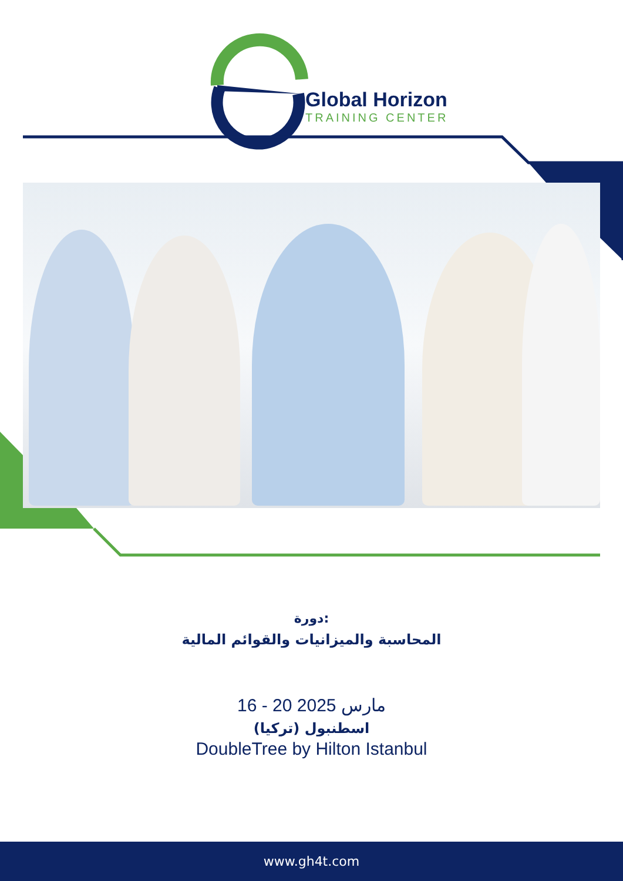Global Horizon
TRAINING CENTER
دورة:
المحاسبة والميزانيات والقوائم المالية
16 - 20 مارس 2025
اسطنبول (تركيا)
DoubleTree by Hilton Istanbul
www.gh4t.com